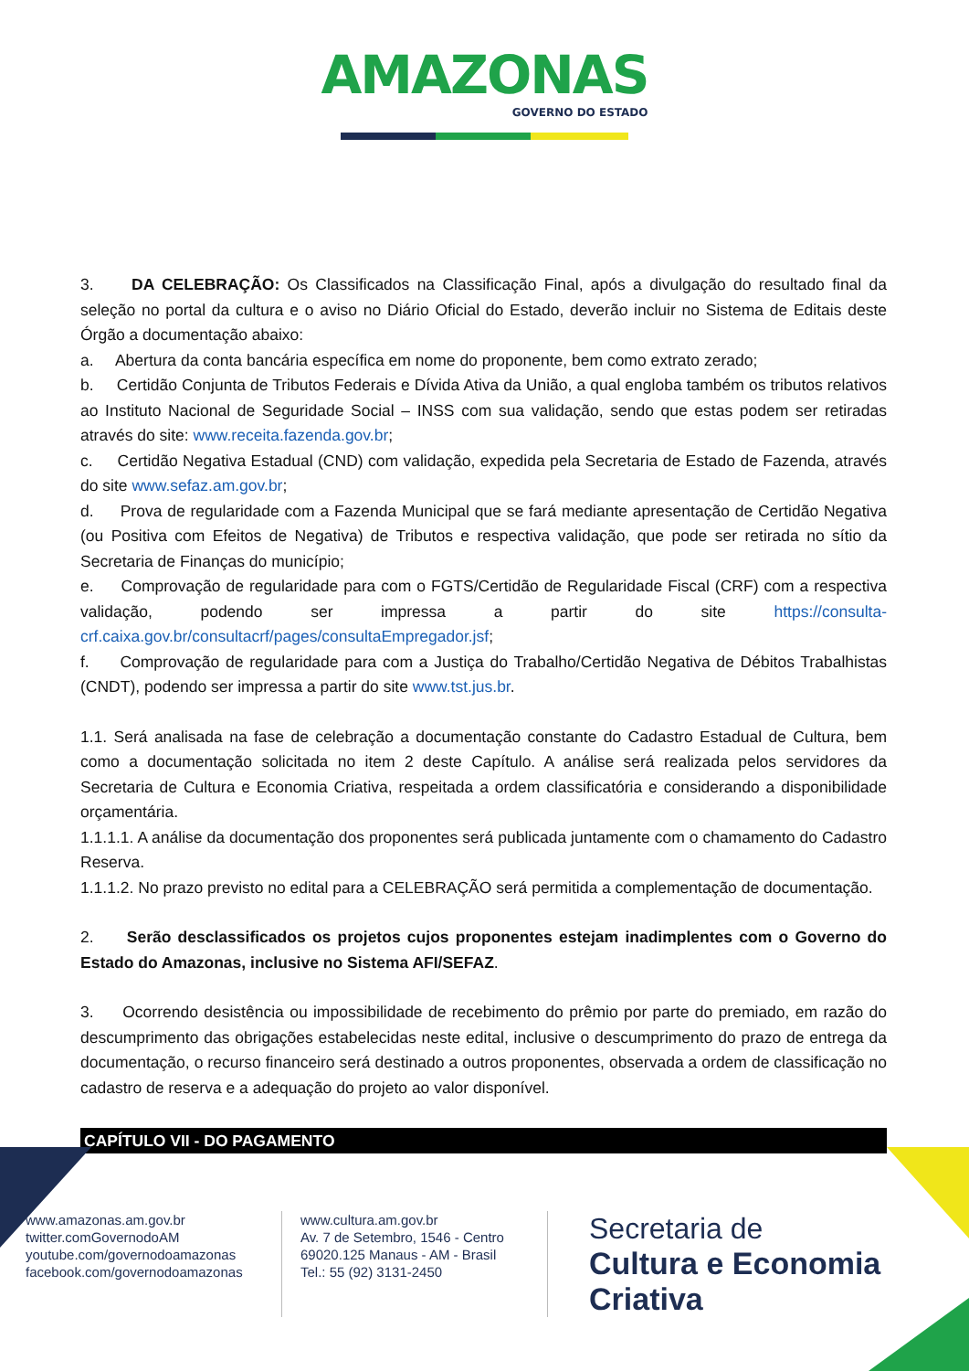AMAZONAS GOVERNO DO ESTADO
3. DA CELEBRAÇÃO: Os Classificados na Classificação Final, após a divulgação do resultado final da seleção no portal da cultura e o aviso no Diário Oficial do Estado, deverão incluir no Sistema de Editais deste Órgão a documentação abaixo:
a. Abertura da conta bancária específica em nome do proponente, bem como extrato zerado;
b. Certidão Conjunta de Tributos Federais e Dívida Ativa da União, a qual engloba também os tributos relativos ao Instituto Nacional de Seguridade Social – INSS com sua validação, sendo que estas podem ser retiradas através do site: www.receita.fazenda.gov.br;
c. Certidão Negativa Estadual (CND) com validação, expedida pela Secretaria de Estado de Fazenda, através do site www.sefaz.am.gov.br;
d. Prova de regularidade com a Fazenda Municipal que se fará mediante apresentação de Certidão Negativa (ou Positiva com Efeitos de Negativa) de Tributos e respectiva validação, que pode ser retirada no sítio da Secretaria de Finanças do município;
e. Comprovação de regularidade para com o FGTS/Certidão de Regularidade Fiscal (CRF) com a respectiva validação, podendo ser impressa a partir do site https://consulta-crf.caixa.gov.br/consultacrf/pages/consultaEmpregador.jsf;
f. Comprovação de regularidade para com a Justiça do Trabalho/Certidão Negativa de Débitos Trabalhistas (CNDT), podendo ser impressa a partir do site www.tst.jus.br.
1.1. Será analisada na fase de celebração a documentação constante do Cadastro Estadual de Cultura, bem como a documentação solicitada no item 2 deste Capítulo. A análise será realizada pelos servidores da Secretaria de Cultura e Economia Criativa, respeitada a ordem classificatória e considerando a disponibilidade orçamentária.
1.1.1.1. A análise da documentação dos proponentes será publicada juntamente com o chamamento do Cadastro Reserva.
1.1.1.2. No prazo previsto no edital para a CELEBRAÇÃO será permitida a complementação de documentação.
2. Serão desclassificados os projetos cujos proponentes estejam inadimplentes com o Governo do Estado do Amazonas, inclusive no Sistema AFI/SEFAZ.
3. Ocorrendo desistência ou impossibilidade de recebimento do prêmio por parte do premiado, em razão do descumprimento das obrigações estabelecidas neste edital, inclusive o descumprimento do prazo de entrega da documentação, o recurso financeiro será destinado a outros proponentes, observada a ordem de classificação no cadastro de reserva e a adequação do projeto ao valor disponível.
CAPÍTULO VII - DO PAGAMENTO
www.amazonas.am.gov.br
twitter.comGovernodoAM
youtube.com/governodoamazonas
facebook.com/governodoamazonas
www.cultura.am.gov.br
Av. 7 de Setembro, 1546 - Centro
69020.125 Manaus - AM - Brasil
Tel.: 55 (92) 3131-2450
Secretaria de
Cultura e Economia
Criativa